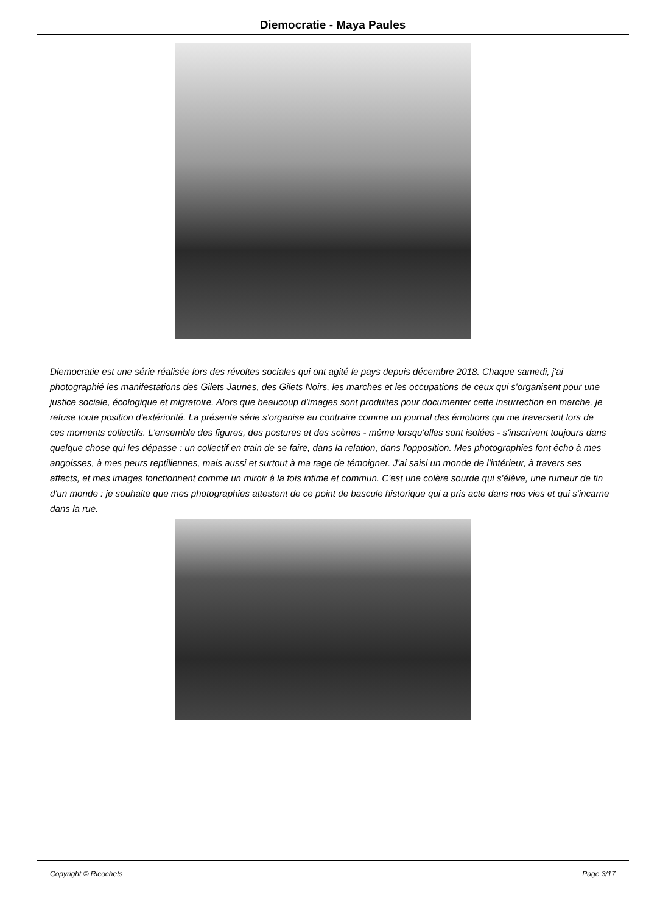Diemocratie - Maya Paules
Diemocratie est une série réalisée lors des révoltes sociales qui ont agité le pays depuis décembre 2018. Chaque samedi, j'ai photographié les manifestations des Gilets Jaunes, des Gilets Noirs, les marches et les occupations de ceux qui s'organisent pour une justice sociale, écologique et migratoire. Alors que beaucoup d'images sont produites pour documenter cette insurrection en marche, je refuse toute position d'extériorité. La présente série s'organise au contraire comme un journal des émotions qui me traversent lors de ces moments collectifs. L'ensemble des figures, des postures et des scènes - même lorsqu'elles sont isolées - s'inscrivent toujours dans quelque chose qui les dépasse : un collectif en train de se faire, dans la relation, dans l'opposition. Mes photographies font écho à mes angoisses, à mes peurs reptiliennes, mais aussi et surtout à ma rage de témoigner. J'ai saisi un monde de l'intérieur, à travers ses affects, et mes images fonctionnent comme un miroir à la fois intime et commun. C'est une colère sourde qui s'élève, une rumeur de fin d'un monde : je souhaite que mes photographies attestent de ce point de bascule historique qui a pris acte dans nos vies et qui s'incarne dans la rue.
Copyright © Ricochets Page 3/17